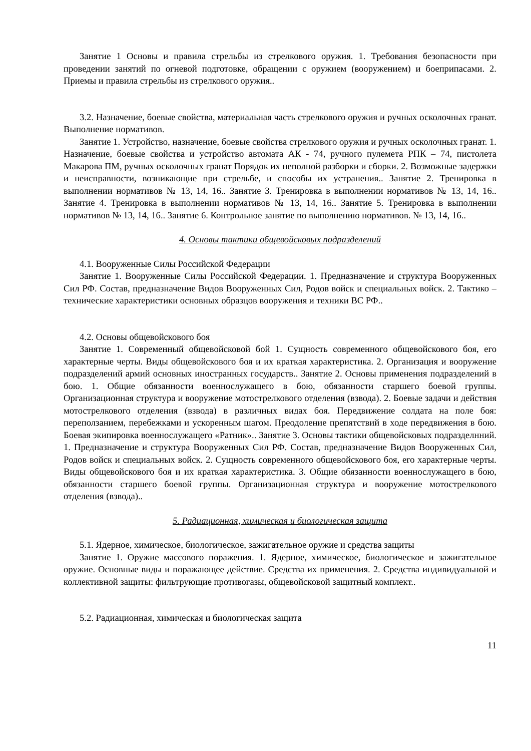Занятие 1 Основы и правила стрельбы из стрелкового оружия. 1. Требования безопасности при проведении занятий по огневой подготовке, обращении с оружием (вооружением) и боеприпасами. 2. Приемы и правила стрельбы из стрелкового оружия..
3.2. Назначение, боевые свойства, материальная часть стрелкового оружия и ручных осколочных гранат. Выполнение нормативов.
Занятие 1. Устройство, назначение, боевые свойства стрелкового оружия и ручных осколочных гранат. 1. Назначение, боевые свойства и устройство автомата АК - 74, ручного пулемета РПК – 74, пистолета Макарова ПМ, ручных осколочных гранат Порядок их неполной разборки и сборки. 2. Возможные задержки и неисправности, возникающие при стрельбе, и способы их устранения.. Занятие 2. Тренировка в выполнении нормативов № 13, 14, 16.. Занятие 3. Тренировка в выполнении нормативов № 13, 14, 16.. Занятие 4. Тренировка в выполнении нормативов № 13, 14, 16.. Занятие 5. Тренировка в выполнении нормативов № 13, 14, 16.. Занятие 6. Контрольное занятие по выполнению нормативов. № 13, 14, 16..
4. Основы тактики общевойсковых подразделений
4.1. Вооруженные Силы Российской Федерации
Занятие 1. Вооруженные Силы Российской Федерации. 1. Предназначение и структура Вооруженных Сил РФ. Состав, предназначение Видов Вооруженных Сил, Родов войск и специальных войск. 2. Тактико – технические характеристики основных образцов вооружения и техники ВС РФ..
4.2. Основы общевойскового боя
Занятие 1. Современный общевойсковой бой 1. Сущность современного общевойскового боя, его характерные черты. Виды общевойскового боя и их краткая характеристика. 2. Организация и вооружение подразделений армий основных иностранных государств.. Занятие 2. Основы применения подразделений в бою. 1. Общие обязанности военнослужащего в бою, обязанности старшего боевой группы. Организационная структура и вооружение мотострелкового отделения (взвода). 2. Боевые задачи и действия мотострелкового отделения (взвода) в различных видах боя. Передвижение солдата на поле боя: переползанием, перебежками и ускоренным шагом. Преодоление препятствий в ходе передвижения в бою. Боевая экипировка военнослужащего «Ратник».. Занятие 3. Основы тактики общевойсковых подразделнний. 1. Предназначение и структура Вооруженных Сил РФ. Состав, предназначение Видов Вооруженных Сил, Родов войск и специальных войск. 2. Сущность современного общевойскового боя, его характерные черты. Виды общевойскового боя и их краткая характеристика. 3. Общие обязанности военнослужащего в бою, обязанности старшего боевой группы. Организационная структура и вооружение мотострелкового отделения (взвода)..
5. Радиационная, химическая и биологическая защита
5.1. Ядерное, химическое, биологическое, зажигательное оружие и средства защиты
Занятие 1. Оружие массового поражения. 1. Ядерное, химическое, биологическое и зажигательное оружие. Основные виды и поражающее действие. Средства их применения. 2. Средства индивидуальной и коллективной защиты: фильтрующие противогазы, общевойсковой защитный комплект..
5.2. Радиационная, химическая и биологическая защита
11